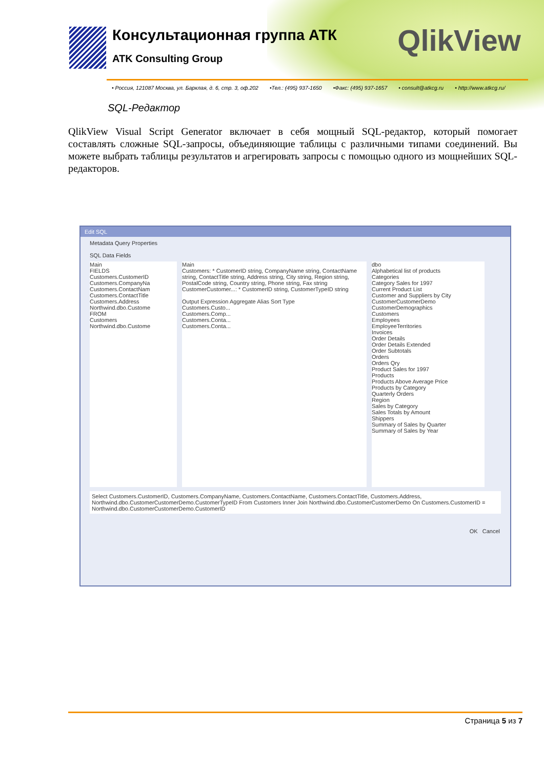Консультационная группа АТК
ATK Consulting Group
QlikView
• Россия, 121087 Москва, ул. Барклая, д. 6, стр. 3, оф.202 •Тел.: (495) 937-1650 •Факс: (495) 937-1657 • consult@atkcg.ru • http://www.atkcg.ru/
SQL-Редактор
QlikView Visual Script Generator включает в себя мощный SQL-редактор, который помогает составлять сложные SQL-запросы, объединяющие таблицы с различными типами соединений. Вы можете выбрать таблицы результатов и агрегировать запросы с помощью одного из мощнейших SQL-редакторов.
Edit SQL
Metadata Query Properties
SQL Data Fields
Main
FIELDS
Customers.CustomerID
Customers.CompanyNa
Customers.ContactNam
Customers.ContactTitle
Customers.Address
Northwind.dbo.Custome
FROM
Customers
Northwind.dbo.Custome
Main
Customers: * CustomerID string, CompanyName string, ContactName string, ContactTitle string, Address string, City string, Region string, PostalCode string, Country string, Phone string, Fax string
CustomerCustomer...: * CustomerID string, CustomerTypeID string
Output Expression Aggregate Alias Sort Type
Customers.Custo...
Customers.Comp...
Customers.Conta...
Customers.Conta...
dbo
Alphabetical list of products
Categories
Category Sales for 1997
Current Product List
Customer and Suppliers by City
CustomerCustomerDemo
CustomerDemographics
Customers
Employees
EmployeeTerritories
Invoices
Order Details
Order Details Extended
Order Subtotals
Orders
Orders Qry
Product Sales for 1997
Products
Products Above Average Price
Products by Category
Quarterly Orders
Region
Sales by Category
Sales Totals by Amount
Shippers
Summary of Sales by Quarter
Summary of Sales by Year
Select Customers.CustomerID, Customers.CompanyName, Customers.ContactName, Customers.ContactTitle, Customers.Address, Northwind.dbo.CustomerCustomerDemo.CustomerTypeID From Customers Inner Join Northwind.dbo.CustomerCustomerDemo On Customers.CustomerID = Northwind.dbo.CustomerCustomerDemo.CustomerID
OK Cancel
Страница 5 из 7